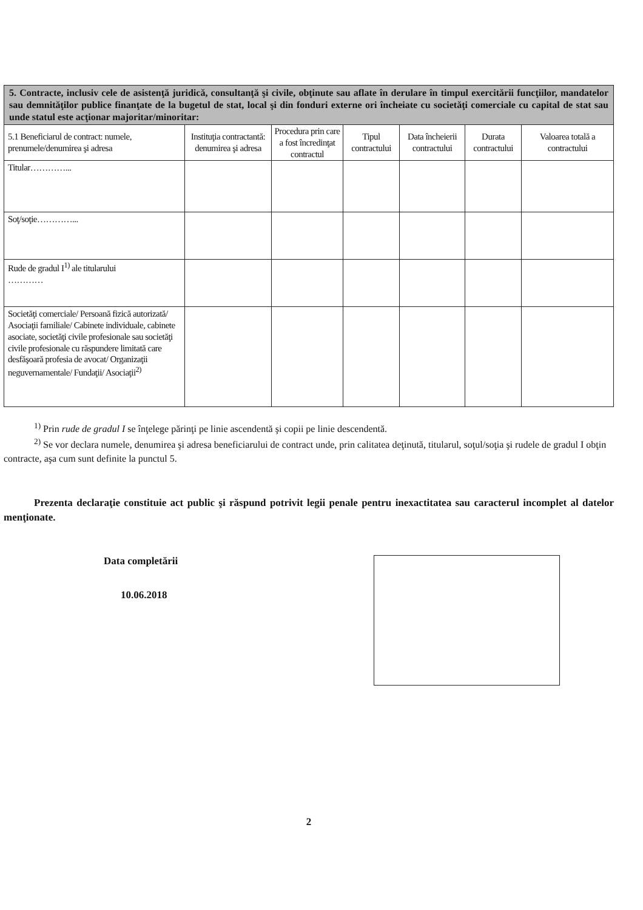| 5. Contracte, inclusiv cele de asistenţă juridică, consultanţă şi civile, obţinute sau aflate în derulare în timpul exercitării funcţiilor, mandatelor sau demnităţilor publice finanţate de la bugetul de stat, local şi din fonduri externe ori încheiate cu societăţi comerciale cu capital de stat sau unde statul este acţionar majoritar/minoritar: | | | | | | |
| 5.1 Beneficiarul de contract: numele, prenumele/denumirea şi adresa | Instituţia contractantă: denumirea şi adresa | Procedura prin care a fost încredinţat contractul | Tipul contractului | Data încheierii contractului | Durata contractului | Valoarea totală a contractului |
| Titular…………... | | | | | | |
| Soţ/soţie…………... | | | | | | |
| Rude de gradul I<sup>1)</sup> ale titularului ………… | | | | | | |
| Societăţi comerciale/ Persoană fizică autorizată/ Asociaţii familiale/ Cabinete individuale, cabinete asociate, societăţi civile profesionale sau societăţi civile profesionale cu răspundere limitată care desfăşoară profesia de avocat/ Organizaţii neguvernamentale/ Fundaţii/ Asociaţii<sup>2)</sup> | | | | | | |
<sup>1)</sup> Prin rude de gradul I se înţelege părinţi pe linie ascendentă şi copii pe linie descendentă.
<sup>2)</sup> Se vor declara numele, denumirea şi adresa beneficiarului de contract unde, prin calitatea deţinută, titularul, soţul/soţia şi rudele de gradul I obţin contracte, aşa cum sunt definite la punctul 5.
Prezenta declaraţie constituie act public şi răspund potrivit legii penale pentru inexactitatea sau caracterul incomplet al datelor menţionate.
Data completării
10.06.2018
2